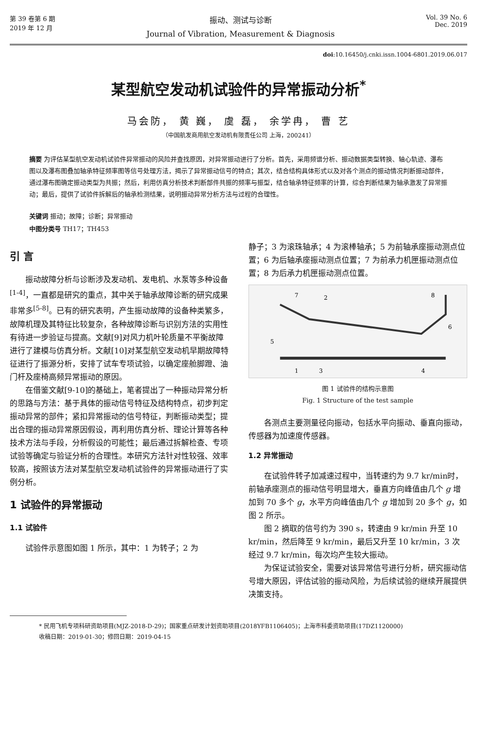第 39 卷第 6 期
2019 年 12 月
振动、测试与诊断
Journal of Vibration, Measurement & Diagnosis
Vol. 39 No. 6
Dec. 2019
doi:10.16450/j.cnki.issn.1004-6801.2019.06.017
某型航空发动机试验件的异常振动分析<sup>*</sup>
马会防， 黄 巍， 虞 磊， 余学冉， 曹 艺
（中国航发商用航空发动机有限责任公司 上海，200241）
摘要 为评估某型航空发动机试验件异常振动的风险并查找原因，对异常振动进行了分析。首先，采用频谱分析、振动数据类型转换、轴心轨迹、瀑布图以及瀑布图叠加轴承特征频率图等信号处理方法，揭示了异常振动信号的特点；其次，结合结构具体形式以及对各个测点的振动情况判断振动部件，通过瀑布图确定振动类型为共振；然后，利用仿真分析技术判断部件共振的频率与振型，结合轴承特征频率的计算，综合判断结果为轴承激发了异常振动；最后，提供了试验件拆解后的轴承检测结果，说明振动异常分析方法与过程的合理性。
关键词 振动；故障；诊断；异常振动
中图分类号 TH17；TH453
引 言
振动故障分析与诊断涉及发动机、发电机、水泵等多种设备<sup>[1-4]</sup>，一直都是研究的重点，其中关于轴承故障诊断的研究成果非常多<sup>[5-8]</sup>。已有的研究表明，产生振动故障的设备种类繁多，故障机理及其特征比较复杂，各种故障诊断与识别方法的实用性有待进一步验证与提高。文献[9]对风力机叶轮质量不平衡故障进行了建模与仿真分析。文献[10]对某型航空发动机早期故障特征进行了振源分析，安排了试车专项试验，以确定座舱脚蹬、油门杆及座椅高频异常振动的原因。
在借鉴文献[9-10]的基础上，笔者提出了一种振动异常分析的思路与方法：基于具体的振动信号特征及结构特点，初步判定振动异常的部件；紧扣异常振动的信号特征，判断振动类型；提出合理的振动异常原因假设，再利用仿真分析、理论计算等各种技术方法与手段，分析假设的可能性；最后通过拆解检查、专项试验等确定与验证分析的合理性。本研究方法针对性较强、效率较高，按照该方法对某型航空发动机试验件的异常振动进行了实例分析。
1 试验件的异常振动
1.1 试验件
试验件示意图如图 1 所示，其中：1 为转子；2 为
静子；3 为滚珠轴承；4 为滚棒轴承；5 为前轴承座振动测点位置；6 为后轴承座振动测点位置；7 为前承力机匣振动测点位置；8 为后承力机匣振动测点位置。
7
2
8
5
6
1
3
4
图 1 试验件的结构示意图
Fig. 1 Structure of the test sample
各测点主要测量径向振动，包括水平向振动、垂直向振动，传感器为加速度传感器。
1.2 异常振动
在试验件转子加减速过程中，当转速约为 9.7 kr/min时，前轴承座测点的振动信号明显增大，垂直方向峰值由几个 g 增加到 70 多个 g，水平方向峰值由几个 g 增加到 20 多个 g，如图 2 所示。
图 2 摘取的信号约为 390 s，转速由 9 kr/min 升至 10 kr/min，然后降至 9 kr/min，最后又升至 10 kr/min，3 次经过 9.7 kr/min，每次均产生较大振动。
为保证试验安全，需要对该异常信号进行分析，研究振动信号增大原因，评估试验的振动风险，为后续试验的继续开展提供决策支持。
* 民用飞机专项科研资助项目(MJZ-2018-D-29)；国家重点研发计划资助项目(2018YFB1106405)；上海市科委资助项目(17DZ1120000)
收稿日期：2019-01-30；修回日期：2019-04-15